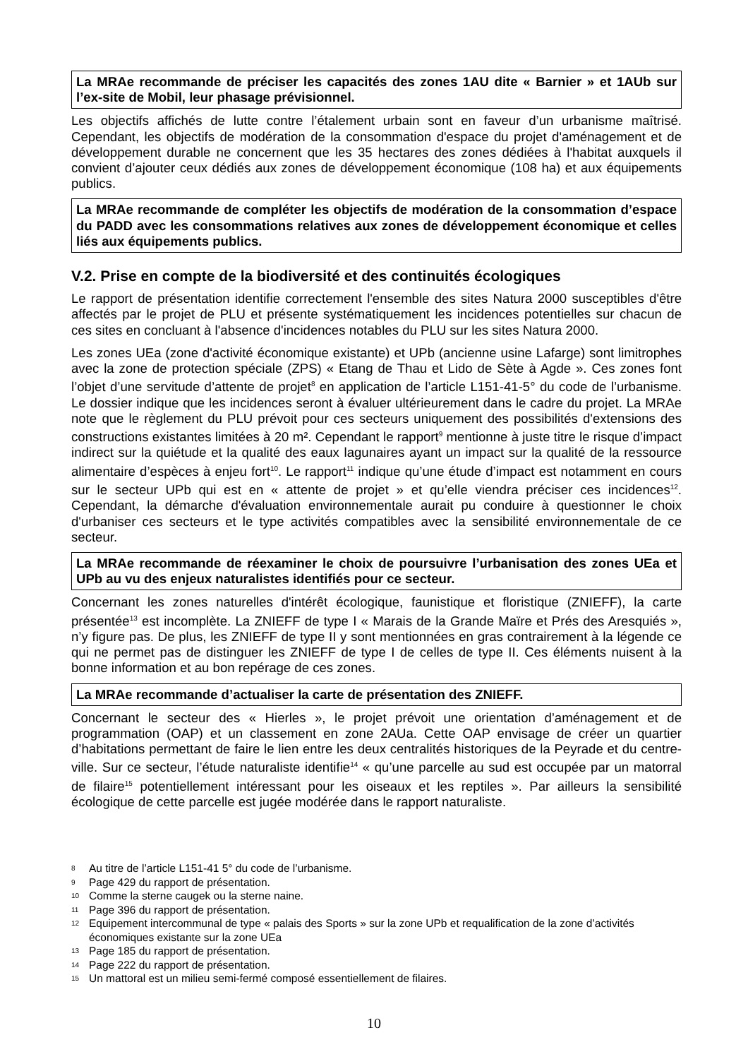La MRAe recommande de préciser les capacités des zones 1AU dite « Barnier » et 1AUb sur l’ex-site de Mobil, leur phasage prévisionnel.
Les objectifs affichés de lutte contre l’étalement urbain sont en faveur d’un urbanisme maîtrisé. Cependant, les objectifs de modération de la consommation d'espace du projet d'aménagement et de développement durable ne concernent que les 35 hectares des zones dédiées à l'habitat auxquels il convient d’ajouter ceux dédiés aux zones de développement économique (108 ha) et aux équipements publics.
La MRAe recommande de compléter les objectifs de modération de la consommation d’espace du PADD avec les consommations relatives aux zones de développement économique et celles liés aux équipements publics.
V.2. Prise en compte de la biodiversité et des continuités écologiques
Le rapport de présentation identifie correctement l'ensemble des sites Natura 2000 susceptibles d'être affectés par le projet de PLU et présente systématiquement les incidences potentielles sur chacun de ces sites en concluant à l'absence d'incidences notables du PLU sur les sites Natura 2000.
Les zones UEa (zone d'activité économique existante) et UPb (ancienne usine Lafarge) sont limitrophes avec la zone de protection spéciale (ZPS) « Etang de Thau et Lido de Sète à Agde ». Ces zones font l’objet d’une servitude d’attente de projet<sup>8</sup> en application de l’article L151-41-5° du code de l’urbanisme. Le dossier indique que les incidences seront à évaluer ultérieurement dans le cadre du projet. La MRAe note que le règlement du PLU prévoit pour ces secteurs uniquement des possibilités d'extensions des constructions existantes limitées à 20 m². Cependant le rapport<sup>9</sup> mentionne à juste titre le risque d’impact indirect sur la quiétude et la qualité des eaux lagunaires ayant un impact sur la qualité de la ressource alimentaire d’espèces à enjeu fort<sup>10</sup>. Le rapport<sup>11</sup> indique qu’une étude d’impact est notamment en cours sur le secteur UPb qui est en « attente de projet » et qu’elle viendra préciser ces incidences<sup>12</sup>. Cependant, la démarche d'évaluation environnementale aurait pu conduire à questionner le choix d'urbaniser ces secteurs et le type activités compatibles avec la sensibilité environnementale de ce secteur.
La MRAe recommande de réexaminer le choix de poursuivre l’urbanisation des zones UEa et UPb au vu des enjeux naturalistes identifiés pour ce secteur.
Concernant les zones naturelles d'intérêt écologique, faunistique et floristique (ZNIEFF), la carte présentée<sup>13</sup> est incomplète. La ZNIEFF de type I « Marais de la Grande Maïre et Prés des Aresquiés », n’y figure pas. De plus, les ZNIEFF de type II y sont mentionnées en gras contrairement à la légende ce qui ne permet pas de distinguer les ZNIEFF de type I de celles de type II. Ces éléments nuisent à la bonne information et au bon repérage de ces zones.
La MRAe recommande d’actualiser la carte de présentation des ZNIEFF.
Concernant le secteur des « Hierles », le projet prévoit une orientation d’aménagement et de programmation (OAP) et un classement en zone 2AUa. Cette OAP envisage de créer un quartier d’habitations permettant de faire le lien entre les deux centralités historiques de la Peyrade et du centre-ville. Sur ce secteur, l’étude naturaliste identifie<sup>14</sup> « qu’une parcelle au sud est occupée par un matorral de filaire<sup>15</sup> potentiellement intéressant pour les oiseaux et les reptiles ». Par ailleurs la sensibilité écologique de cette parcelle est jugée modérée dans le rapport naturaliste.
8 Au titre de l’article L151-41 5° du code de l’urbanisme.
9 Page 429 du rapport de présentation.
10 Comme la sterne caugek ou la sterne naine.
11 Page 396 du rapport de présentation.
12 Equipement intercommunal de type « palais des Sports » sur la zone UPb et requalification de la zone d’activités économiques existante sur la zone UEa
13 Page 185 du rapport de présentation.
14 Page 222 du rapport de présentation.
15 Un mattoral est un milieu semi-fermé composé essentiellement de filaires.
10